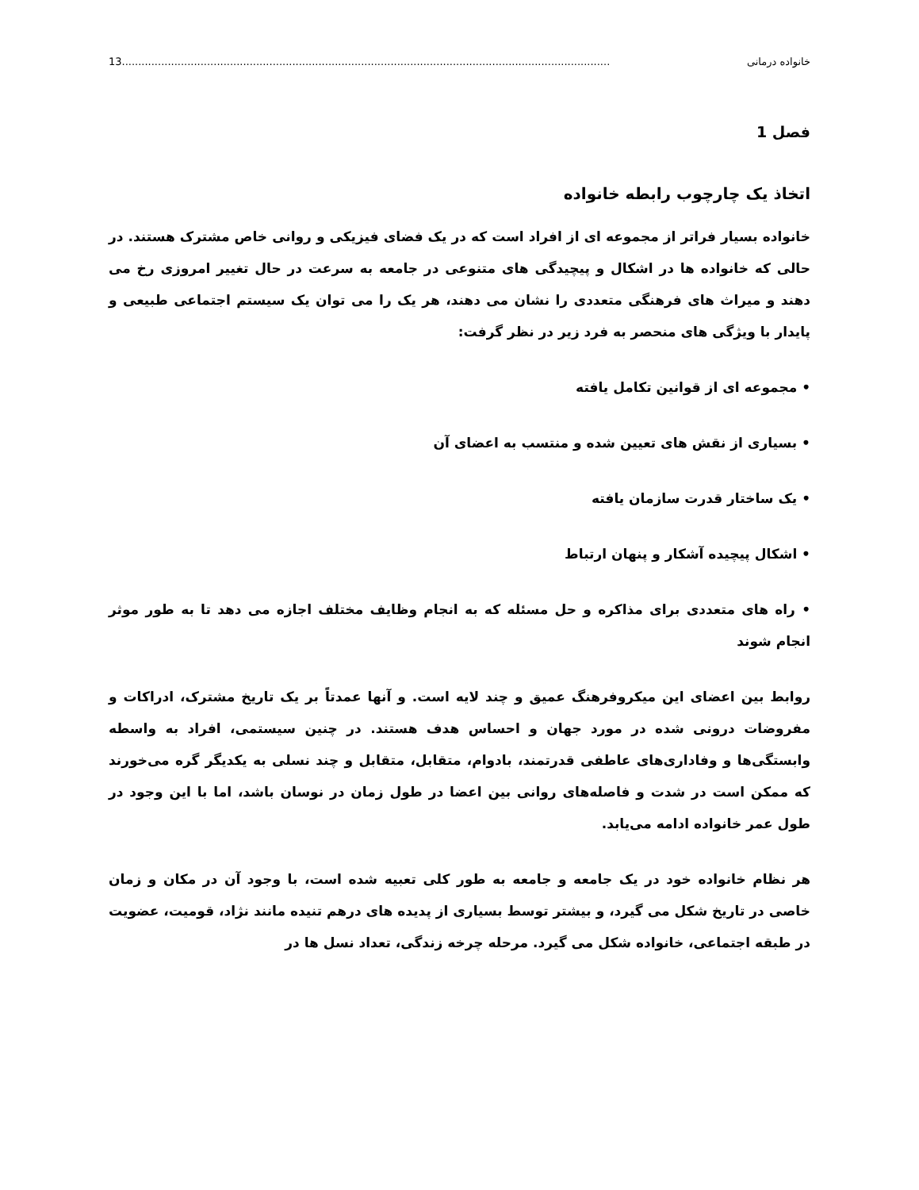خانواده درمانی 13.....................................................................................................................................................
فصل 1
اتخاذ یک چارچوب رابطه خانواده
خانواده بسیار فراتر از مجموعه ای از افراد است که در یک فضای فیزیکی و روانی خاص مشترک هستند. در حالی که خانواده ها در اشکال و پیچیدگی های متنوعی در جامعه به سرعت در حال تغییر امروزی رخ می دهند و میراث های فرهنگی متعددی را نشان می دهند، هر یک را می توان یک سیستم اجتماعی طبیعی و پایدار با ویژگی های منحصر به فرد زیر در نظر گرفت:
• مجموعه ای از قوانین تکامل یافته
• بسیاری از نقش های تعیین شده و منتسب به اعضای آن
• یک ساختار قدرت سازمان یافته
• اشکال پیچیده آشکار و پنهان ارتباط
• راه های متعددی برای مذاکره و حل مسئله که به انجام وظایف مختلف اجازه می دهد تا به طور موثر انجام شوند
روابط بین اعضای این میکروفرهنگ عمیق و چند لایه است. و آنها عمدتاً بر یک تاریخ مشترک، ادراکات و مفروضات درونی شده در مورد جهان و احساس هدف هستند. در چنین سیستمی، افراد به واسطه وابستگی‌ها و وفاداری‌های عاطفی قدرتمند، بادوام، متقابل، متقابل و چند نسلی به یکدیگر گره می‌خورند که ممکن است در شدت و فاصله‌های روانی بین اعضا در طول زمان در نوسان باشد، اما با این وجود در طول عمر خانواده ادامه می‌یابد.
هر نظام خانواده خود در یک جامعه و جامعه به طور کلی تعبیه شده است، با وجود آن در مکان و زمان خاصی در تاریخ شکل می گیرد، و بیشتر توسط بسیاری از پدیده های درهم تنیده مانند نژاد، قومیت، عضویت در طبقه اجتماعی، خانواده شکل می گیرد. مرحله چرخه زندگی، تعداد نسل ها در